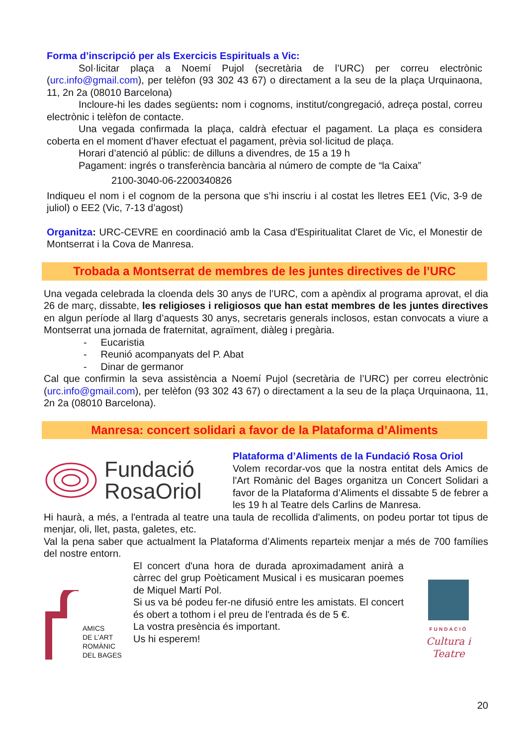Forma d’inscripció per als Exercicis Espirituals a Vic:
Sol·licitar plaça a Noemí Pujol (secretària de l’URC) per correu electrònic (urc.info@gmail.com), per telèfon (93 302 43 67) o directament a la seu de la plaça Urquinaona, 11, 2n 2a (08010 Barcelona)
Incloure-hi les dades següents: nom i cognoms, institut/congregació, adreça postal, correu electrònic i telèfon de contacte.
Una vegada confirmada la plaça, caldrà efectuar el pagament. La plaça es considera coberta en el moment d’haver efectuat el pagament, prèvia sol·licitud de plaça.
Horari d’atenció al públic: de dilluns a divendres, de 15 a 19 h
Pagament: ingrés o transferència bancària al número de compte de “la Caixa”
2100-3040-06-2200340826
Indiqueu el nom i el cognom de la persona que s’hi inscriu i al costat les lletres EE1 (Vic, 3-9 de juliol) o EE2 (Vic, 7-13 d’agost)
Organitza: URC-CEVRE en coordinació amb la Casa d'Espiritualitat Claret de Vic, el Monestir de Montserrat i la Cova de Manresa.
Trobada a Montserrat de membres de les juntes directives de l’URC
Una vegada celebrada la cloenda dels 30 anys de l’URC, com a apèndix al programa aprovat, el dia 26 de març, dissabte, les religioses i religiosos que han estat membres de les juntes directives en algun període al llarg d’aquests 30 anys, secretaris generals inclosos, estan convocats a viure a Montserrat una jornada de fraternitat, agraïment, diàleg i pregària.
- Eucaristia
- Reunió acompanyats del P. Abat
- Dinar de germanor
Cal que confirmin la seva assistència a Noemí Pujol (secretària de l’URC) per correu electrònic (urc.info@gmail.com), per telèfon (93 302 43 67) o directament a la seu de la plaça Urquinaona, 11, 2n 2a (08010 Barcelona).
Manresa: concert solidari a favor de la Plataforma d’Aliments
Fundació
RosaOriol
Plataforma d’Aliments de la Fundació Rosa Oriol
Volem recordar-vos que la nostra entitat dels Amics de l'Art Romànic del Bages organitza un Concert Solidari a favor de la Plataforma d’Aliments el dissabte 5 de febrer a les 19 h al Teatre dels Carlins de Manresa.
Hi haurà, a més, a l'entrada al teatre una taula de recollida d'aliments, on podeu portar tot tipus de menjar, oli, llet, pasta, galetes, etc.
Val la pena saber que actualment la Plataforma d’Aliments reparteix menjar a més de 700 famílies del nostre entorn.
AMICS
DE L’ART
ROMÀNIC
DEL BAGES
El concert d'una hora de durada aproximadament anirà a càrrec del grup Poèticament Musical i es musicaran poemes de Miquel Martí Pol.
Si us va bé podeu fer-ne difusió entre les amistats. El concert és obert a tothom i el preu de l'entrada és de 5 €.
La vostra presència és important.
Us hi esperem!
FUNDACIÓ
Cultura i Teatre
20